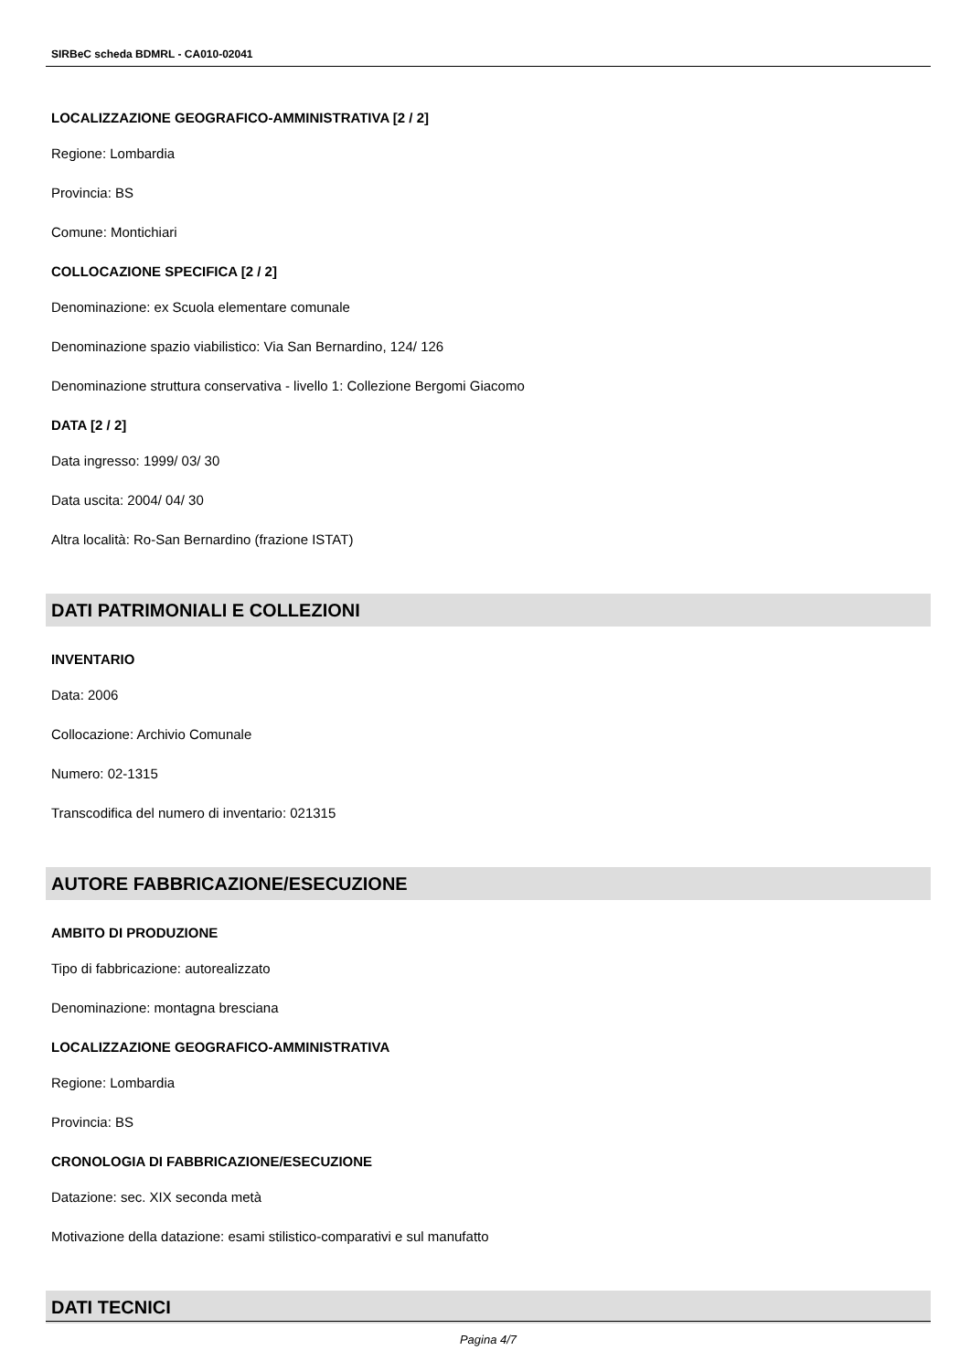SIRBeC scheda BDMRL - CA010-02041
LOCALIZZAZIONE GEOGRAFICO-AMMINISTRATIVA [2 / 2]
Regione: Lombardia
Provincia: BS
Comune: Montichiari
COLLOCAZIONE SPECIFICA [2 / 2]
Denominazione: ex Scuola elementare comunale
Denominazione spazio viabilistico: Via San Bernardino, 124/ 126
Denominazione struttura conservativa - livello 1: Collezione Bergomi Giacomo
DATA [2 / 2]
Data ingresso: 1999/ 03/ 30
Data uscita: 2004/ 04/ 30
Altra località: Ro-San Bernardino (frazione ISTAT)
DATI PATRIMONIALI E COLLEZIONI
INVENTARIO
Data: 2006
Collocazione: Archivio Comunale
Numero: 02-1315
Transcodifica del numero di inventario: 021315
AUTORE FABBRICAZIONE/ESECUZIONE
AMBITO DI PRODUZIONE
Tipo di fabbricazione: autorealizzato
Denominazione: montagna bresciana
LOCALIZZAZIONE GEOGRAFICO-AMMINISTRATIVA
Regione: Lombardia
Provincia: BS
CRONOLOGIA DI FABBRICAZIONE/ESECUZIONE
Datazione: sec. XIX seconda metà
Motivazione della datazione: esami stilistico-comparativi e sul manufatto
DATI TECNICI
Pagina 4/7